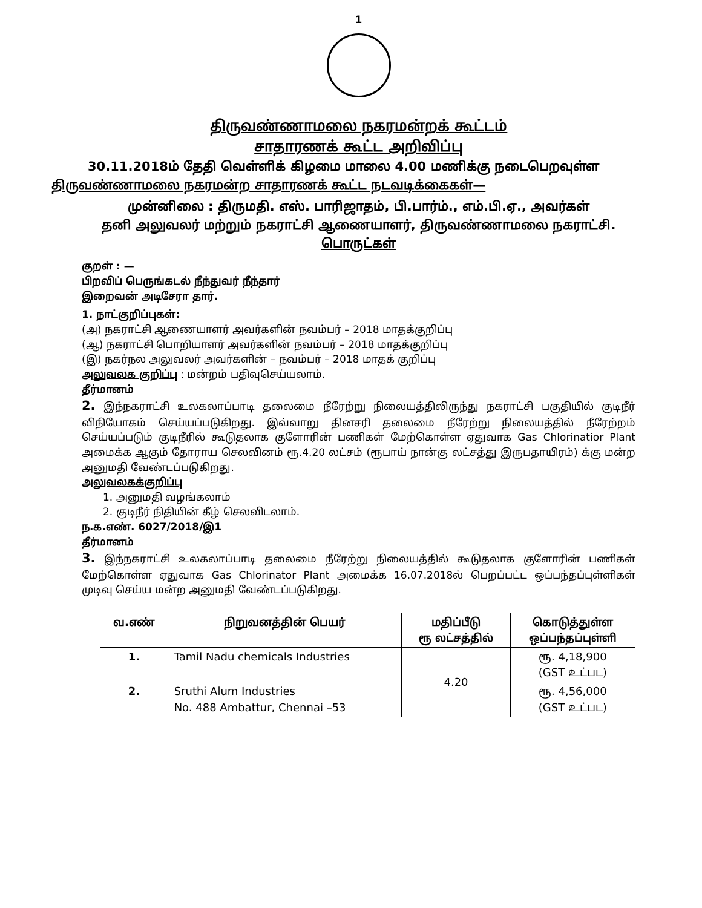1
திருவண்ணாமலை நகரமன்றக் கூட்டம்
சாதாரணக் கூட்ட அறிவிப்பு
30.11.2018ம் தேதி வெள்ளிக் கிழமை மாலை 4.00 மணிக்கு நடைபெறவுள்ள
திருவண்ணாமலை நகரமன்ற சாதாரணக் கூட்ட நடவடிக்கைகள்—
முன்னிலை : திருமதி. எஸ். பாரிஜாதம், பி.பார்ம்., எம்.பி.ஏ., அவர்கள்
தனி அலுவலர் மற்றும் நகராட்சி ஆணையாளர், திருவண்ணாமலை நகராட்சி.
பொருட்கள்
குறள் : —
பிறவிப் பெருங்கடல் நீந்துவர் நீந்தார்
இறைவன் அடிசேரா தார்.
1. நாட்குறிப்புகள்:
(அ) நகராட்சி ஆணையாளர் அவர்களின் நவம்பர் – 2018 மாதக்குறிப்பு
(ஆ) நகராட்சி பொறியாளர் அவர்களின் நவம்பர் – 2018 மாதக்குறிப்பு
(இ) நகர்நல அலுவலர் அவர்களின் – நவம்பர் – 2018 மாதக் குறிப்பு
அலுவலக குறிப்பு : மன்றம் பதிவுசெய்யலாம்.
தீர்மானம்
2. இந்நகராட்சி உலகலாப்பாடி தலைமை நீரேற்று நிலையத்திலிருந்து நகராட்சி பகுதியில் குடிநீர் விநியோகம் செய்யப்படுகிறது. இவ்வாறு தினசரி தலைமை நீரேற்று நிலையத்தில் நீரேற்றம் செய்யப்படும் குடிநீரில் கூடுதலாக குளோரின் பணிகள் மேற்கொள்ள ஏதுவாக Gas Chlorinatior Plant அமைக்க ஆகும் தோராய செலவினம் ரூ.4.20 லட்சம் (ரூபாய் நான்கு லட்சத்து இருபதாயிரம்) க்கு மன்ற அனுமதி வேண்டப்படுகிறது.
அலுவலகக்குறிப்பு
1. அனுமதி வழங்கலாம்
2. குடிநீர் நிதியின் கீழ் செலவிடலாம்.
ந.க.எண். 6027/2018/இ1
தீர்மானம்
3. இந்நகராட்சி உலகலாப்பாடி தலைமை நீரேற்று நிலையத்தில் கூடுதலாக குளோரின் பணிகள் மேற்கொள்ள ஏதுவாக Gas Chlorinator Plant அமைக்க 16.07.2018ல் பெறப்பட்ட ஒப்பந்தப்புள்ளிகள் முடிவு செய்ய மன்ற அனுமதி வேண்டப்படுகிறது.
| வ.எண் | நிறுவனத்தின் பெயர் | மதிப்பீடு ரூ லட்சத்தில் | கொடுத்துள்ள ஒப்பந்தப்புள்ளி |
| --- | --- | --- | --- |
| 1. | Tamil Nadu chemicals Industries | 4.20 | ரூ. 4,18,900 (GST உட்பட) |
| 2. | Sruthi Alum Industries No. 488 Ambattur, Chennai –53 | | ரூ. 4,56,000 (GST உட்பட) |